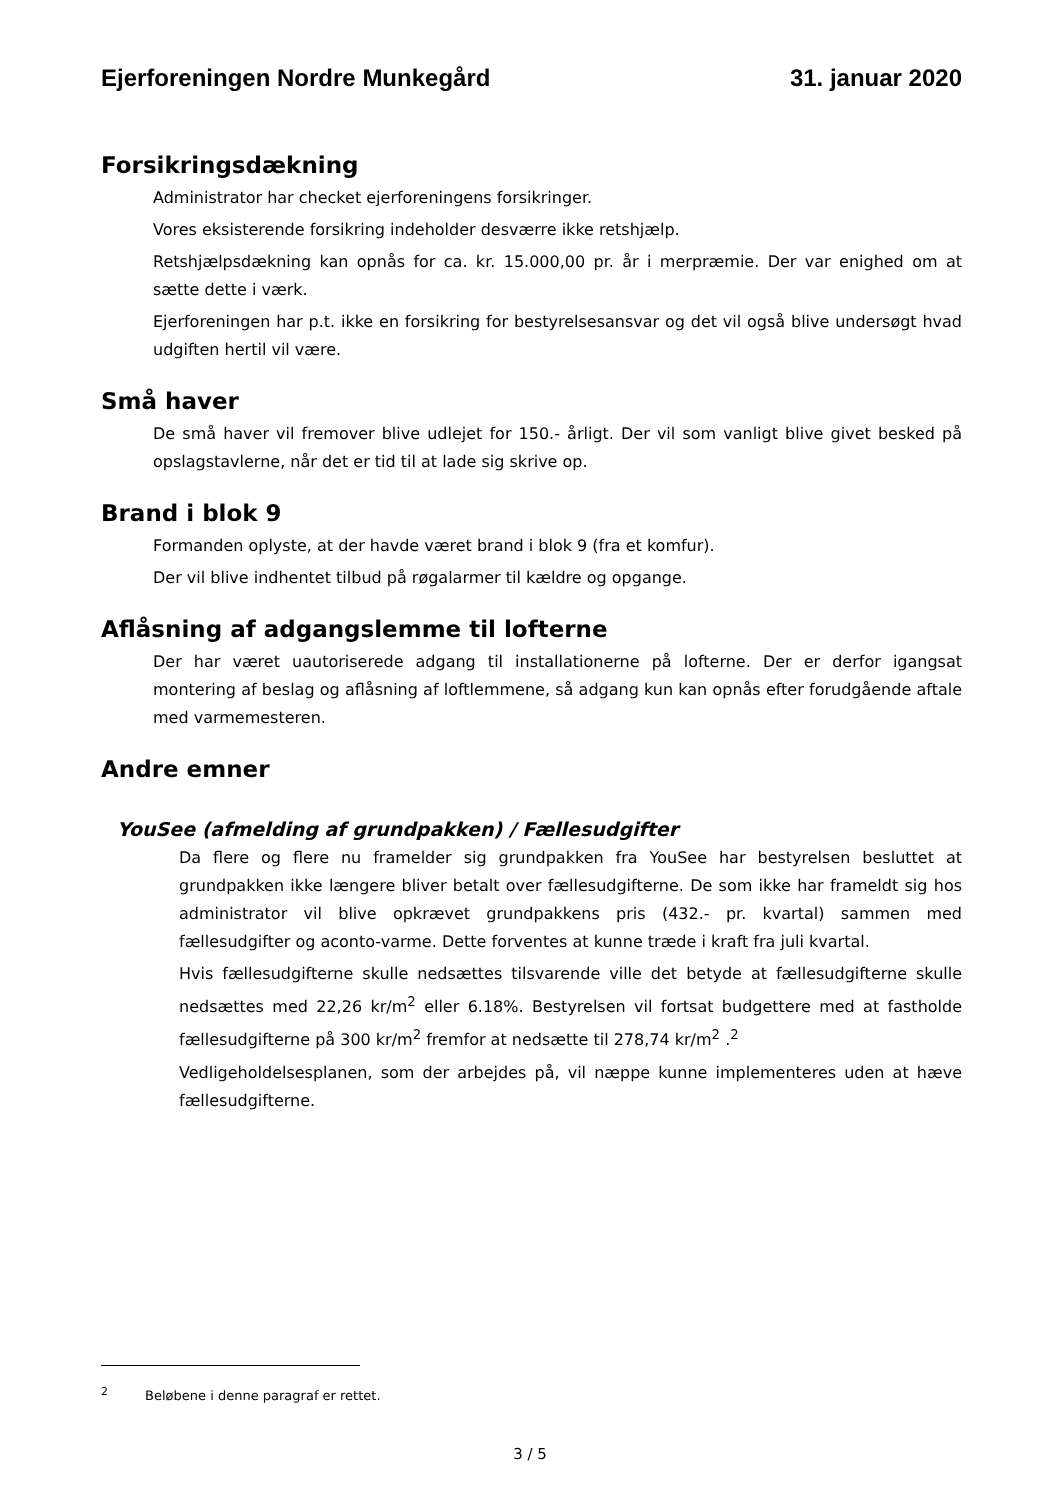Ejerforeningen Nordre Munkegård 31. januar 2020
Forsikringsdækning
Administrator har checket ejerforeningens forsikringer.
Vores eksisterende forsikring indeholder desværre ikke retshjælp.
Retshjælpsdækning kan opnås for ca. kr. 15.000,00 pr. år i merpræmie. Der var enighed om at sætte dette i værk.
Ejerforeningen har p.t. ikke en forsikring for bestyrelsesansvar og det vil også blive undersøgt hvad udgiften hertil vil være.
Små haver
De små haver vil fremover blive udlejet for 150.- årligt. Der vil som vanligt blive givet besked på opslagstavlerne, når det er tid til at lade sig skrive op.
Brand i blok 9
Formanden oplyste, at der havde været brand i blok 9 (fra et komfur).
Der vil blive indhentet tilbud på røgalarmer til kældre og opgange.
Aflåsning af adgangslemme til lofterne
Der har været uautoriserede adgang til installationerne på lofterne. Der er derfor igangsat montering af beslag og aflåsning af loftlemmene, så adgang kun kan opnås efter forudgående aftale med varmemesteren.
Andre emner
YouSee (afmelding af grundpakken) / Fællesudgifter
Da flere og flere nu framelder sig grundpakken fra YouSee har bestyrelsen besluttet at grundpakken ikke længere bliver betalt over fællesudgifterne. De som ikke har frameldt sig hos administrator vil blive opkrævet grundpakkens pris (432.- pr. kvartal) sammen med fællesudgifter og aconto-varme. Dette forventes at kunne træde i kraft fra juli kvartal.
Hvis fællesudgifterne skulle nedsættes tilsvarende ville det betyde at fællesudgifterne skulle nedsættes med 22,26 kr/m<sup>2</sup> eller 6.18%. Bestyrelsen vil fortsat budgettere med at fastholde fællesudgifterne på 300 kr/m<sup>2</sup> fremfor at nedsætte til 278,74 kr/m<sup>2</sup> .<sup>2</sup>
Vedligeholdelsesplanen, som der arbejdes på, vil næppe kunne implementeres uden at hæve fællesudgifterne.
<sup>2</sup> Beløbene i denne paragraf er rettet.
3 / 5